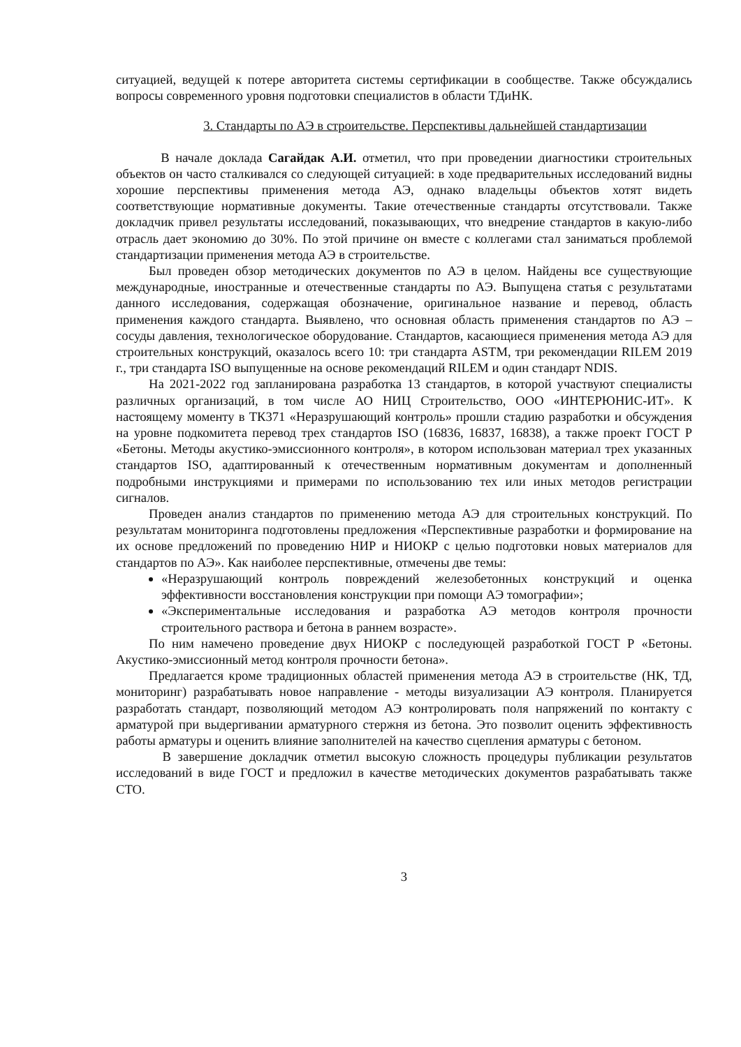ситуацией, ведущей к потере авторитета системы сертификации в сообществе. Также обсуждались вопросы современного уровня подготовки специалистов в области ТДиНК.
3. Стандарты по АЭ в строительстве. Перспективы дальнейшей стандартизации
В начале доклада Сагайдак А.И. отметил, что при проведении диагностики строительных объектов он часто сталкивался со следующей ситуацией: в ходе предварительных исследований видны хорошие перспективы применения метода АЭ, однако владельцы объектов хотят видеть соответствующие нормативные документы. Такие отечественные стандарты отсутствовали. Также докладчик привел результаты исследований, показывающих, что внедрение стандартов в какую-либо отрасль дает экономию до 30%. По этой причине он вместе с коллегами стал заниматься проблемой стандартизации применения метода АЭ в строительстве.
Был проведен обзор методических документов по АЭ в целом. Найдены все существующие международные, иностранные и отечественные стандарты по АЭ. Выпущена статья с результатами данного исследования, содержащая обозначение, оригинальное название и перевод, область применения каждого стандарта. Выявлено, что основная область применения стандартов по АЭ – сосуды давления, технологическое оборудование. Стандартов, касающиеся применения метода АЭ для строительных конструкций, оказалось всего 10: три стандарта ASTM, три рекомендации RILEM 2019 г., три стандарта ISO выпущенные на основе рекомендаций RILEM и один стандарт NDIS.
На 2021-2022 год запланирована разработка 13 стандартов, в которой участвуют специалисты различных организаций, в том числе АО НИЦ Строительство, ООО «ИНТЕРЮНИС-ИТ». К настоящему моменту в ТК371 «Неразрушающий контроль» прошли стадию разработки и обсуждения на уровне подкомитета перевод трех стандартов ISO (16836, 16837, 16838), а также проект ГОСТ Р «Бетоны. Методы акустико-эмиссионного контроля», в котором использован материал трех указанных стандартов ISO, адаптированный к отечественным нормативным документам и дополненный подробными инструкциями и примерами по использованию тех или иных методов регистрации сигналов.
Проведен анализ стандартов по применению метода АЭ для строительных конструкций. По результатам мониторинга подготовлены предложения «Перспективные разработки и формирование на их основе предложений по проведению НИР и НИОКР с целью подготовки новых материалов для стандартов по АЭ». Как наиболее перспективные, отмечены две темы:
«Неразрушающий контроль повреждений железобетонных конструкций и оценка эффективности восстановления конструкции при помощи АЭ томографии»;
«Экспериментальные исследования и разработка АЭ методов контроля прочности строительного раствора и бетона в раннем возрасте».
По ним намечено проведение двух НИОКР с последующей разработкой ГОСТ Р «Бетоны. Акустико-эмиссионный метод контроля прочности бетона».
Предлагается кроме традиционных областей применения метода АЭ в строительстве (НК, ТД, мониторинг) разрабатывать новое направление - методы визуализации АЭ контроля. Планируется разработать стандарт, позволяющий методом АЭ контролировать поля напряжений по контакту с арматурой при выдергивании арматурного стержня из бетона. Это позволит оценить эффективность работы арматуры и оценить влияние заполнителей на качество сцепления арматуры с бетоном.
В завершение докладчик отметил высокую сложность процедуры публикации результатов исследований в виде ГОСТ и предложил в качестве методических документов разрабатывать также СТО.
3